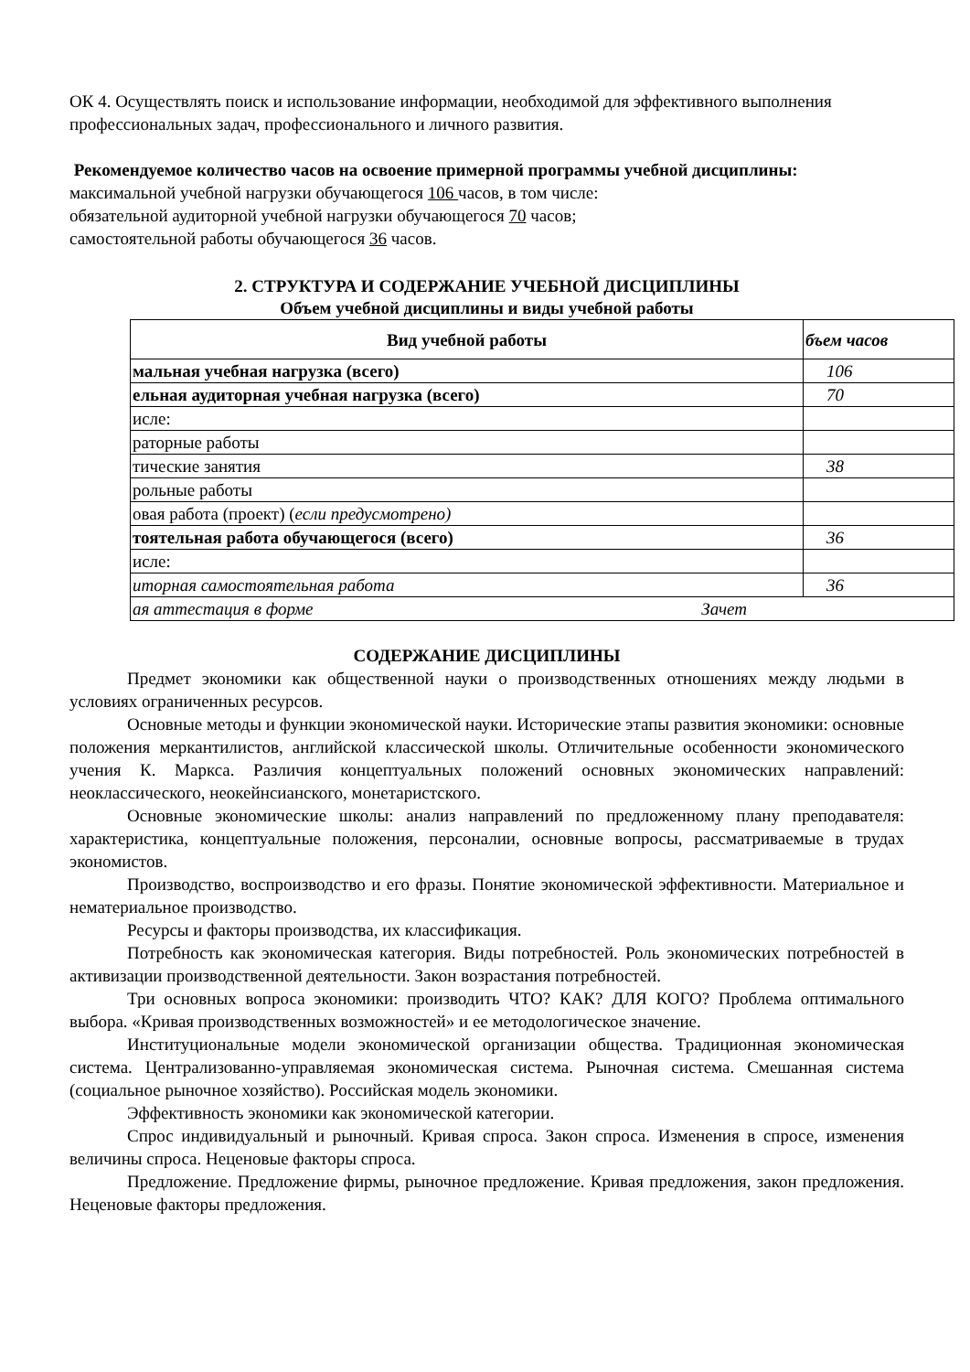ОК 4. Осуществлять поиск и использование информации, необходимой для эффективного выполнения профессиональных задач, профессионального и личного развития.
Рекомендуемое количество часов на освоение примерной программы учебной дисциплины:
максимальной учебной нагрузки обучающегося 106 часов, в том числе:
обязательной аудиторной учебной нагрузки обучающегося 70 часов;
самостоятельной работы обучающегося 36 часов.
2. СТРУКТУРА И СОДЕРЖАНИЕ УЧЕБНОЙ ДИСЦИПЛИНЫ
Объем учебной дисциплины и виды учебной работы
| Вид учебной работы | бъем часов |
| --- | --- |
| мальная учебная нагрузка (всего) | 106 |
| ельная аудиторная учебная нагрузка (всего) | 70 |
| исле: | |
| раторные работы | |
| тические занятия | 38 |
| рольные работы | |
| овая работа (проект) ( если предусмотрено) | |
| тоятельная работа обучающегося (всего) | 36 |
| исле: | |
| иторная самостоятельная работа | 36 |
| ая аттестация в форме Зачет | |
СОДЕРЖАНИЕ ДИСЦИПЛИНЫ
Предмет экономики как общественной науки о производственных отношениях между людьми в условиях ограниченных ресурсов.
Основные методы и функции экономической науки. Исторические этапы развития экономики: основные положения меркантилистов, английской классической школы. Отличительные особенности экономического учения К. Маркса. Различия концептуальных положений основных экономических направлений: неоклассического, неокейнсианского, монетаристского.
Основные экономические школы: анализ направлений по предложенному плану преподавателя: характеристика, концептуальные положения, персоналии, основные вопросы, рассматриваемые в трудах экономистов.
Производство, воспроизводство и его фразы. Понятие экономической эффективности. Материальное и нематериальное производство.
Ресурсы и факторы производства, их классификация.
Потребность как экономическая категория. Виды потребностей. Роль экономических потребностей в активизации производственной деятельности. Закон возрастания потребностей.
Три основных вопроса экономики: производить ЧТО? КАК? ДЛЯ КОГО? Проблема оптимального выбора. «Кривая производственных возможностей» и ее методологическое значение.
Институциональные модели экономической организации общества. Традиционная экономическая система. Централизованно-управляемая экономическая система. Рыночная система. Смешанная система (социальное рыночное хозяйство). Российская модель экономики.
Эффективность экономики как экономической категории.
Спрос индивидуальный и рыночный. Кривая спроса. Закон спроса. Изменения в спросе, изменения величины спроса. Неценовые факторы спроса.
Предложение. Предложение фирмы, рыночное предложение. Кривая предложения, закон предложения. Неценовые факторы предложения.